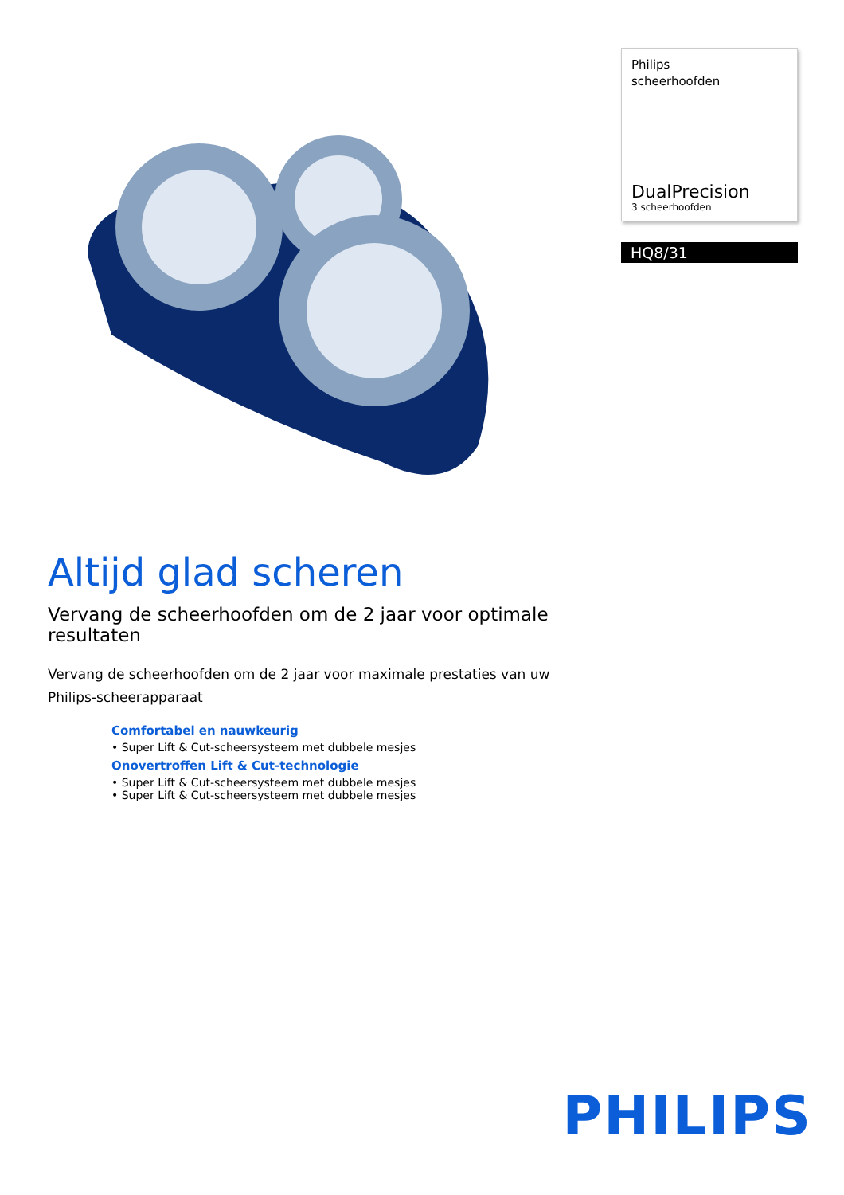Philips
scheerhoofden
DualPrecision
3 scheerhoofden
HQ8/31
Altijd glad scheren
Vervang de scheerhoofden om de 2 jaar voor optimale resultaten
Vervang de scheerhoofden om de 2 jaar voor maximale prestaties van uw Philips-scheerapparaat
Comfortabel en nauwkeurig
• Super Lift & Cut-scheersysteem met dubbele mesjes
Onovertroffen Lift & Cut-technologie
• Super Lift & Cut-scheersysteem met dubbele mesjes
• Super Lift & Cut-scheersysteem met dubbele mesjes
PHILIPS